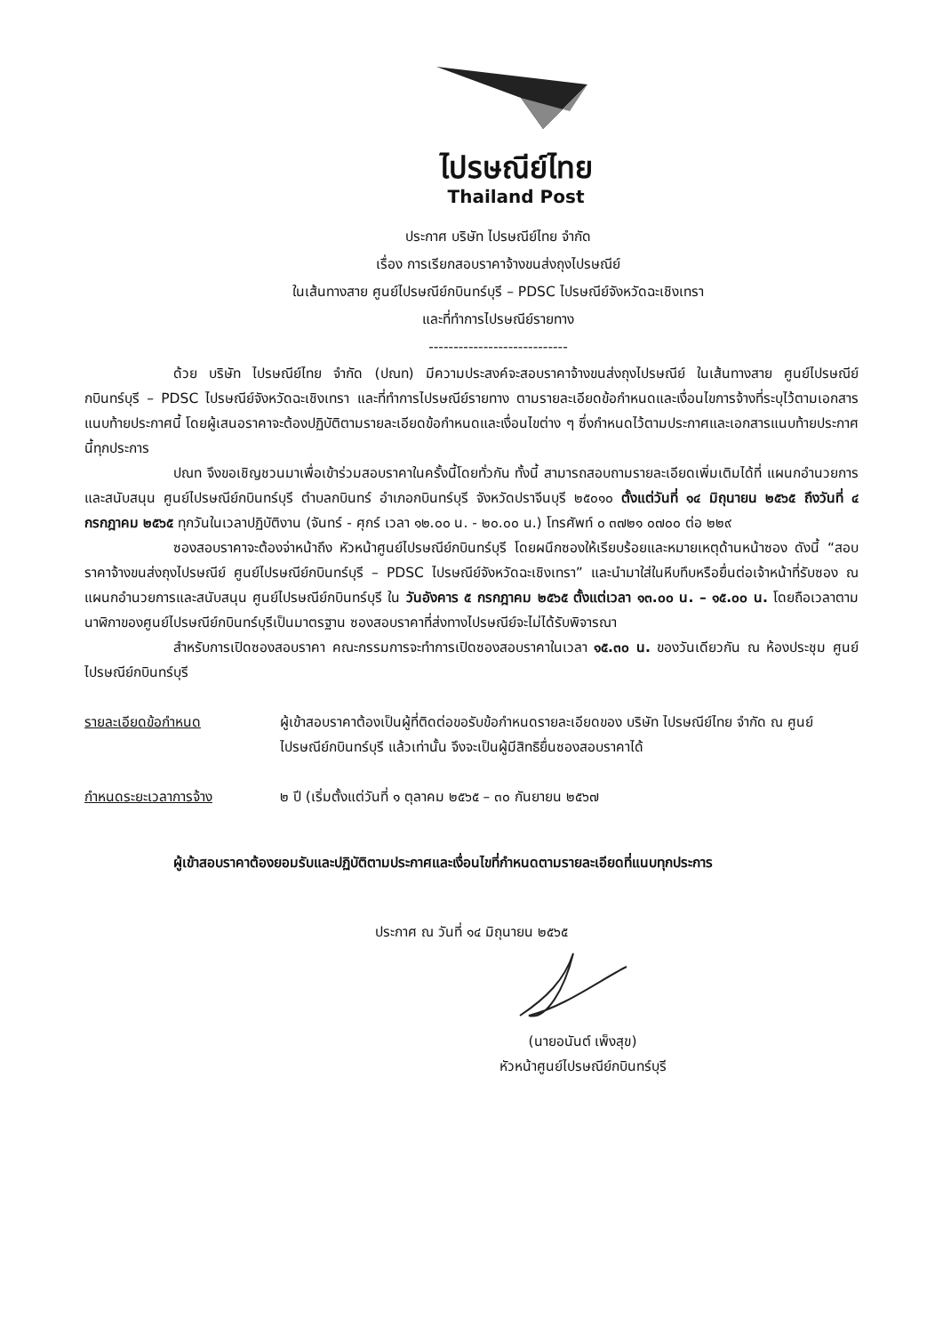ไปรษณีย์ไทย
Thailand Post
ประกาศ บริษัท ไปรษณีย์ไทย จำกัด
เรื่อง การเรียกสอบราคาจ้างขนส่งถุงไปรษณีย์
ในเส้นทางสาย ศูนย์ไปรษณีย์กบินทร์บุรี – PDSC ไปรษณีย์จังหวัดฉะเชิงเทรา
และที่ทำการไปรษณีย์รายทาง
----------------------------
ด้วย บริษัท ไปรษณีย์ไทย จำกัด (ปณท) มีความประสงค์จะสอบราคาจ้างขนส่งถุงไปรษณีย์ ในเส้นทางสาย ศูนย์ไปรษณีย์กบินทร์บุรี – PDSC ไปรษณีย์จังหวัดฉะเชิงเทรา และที่ทำการไปรษณีย์รายทาง ตามรายละเอียดข้อกำหนดและเงื่อนไขการจ้างที่ระบุไว้ตามเอกสารแนบท้ายประกาศนี้ โดยผู้เสนอราคาจะต้องปฏิบัติตามรายละเอียดข้อกำหนดและเงื่อนไขต่าง ๆ ซึ่งกำหนดไว้ตามประกาศและเอกสารแนบท้ายประกาศนี้ทุกประการ
ปณท จึงขอเชิญชวนมาเพื่อเข้าร่วมสอบราคาในครั้งนี้โดยทั่วกัน ทั้งนี้ สามารถสอบถามรายละเอียดเพิ่มเติมได้ที่ แผนกอำนวยการและสนับสนุน ศูนย์ไปรษณีย์กบินทร์บุรี ตำบลกบินทร์ อำเภอกบินทร์บุรี จังหวัดปราจีนบุรี ๒๕๐๑๐ ตั้งแต่วันที่ ๑๔ มิถุนายน ๒๕๖๕ ถึงวันที่ ๔ กรกฎาคม ๒๕๖๕ ทุกวันในเวลาปฏิบัติงาน (จันทร์ - ศุกร์ เวลา ๑๒.๐๐ น. - ๒๐.๐๐ น.) โทรศัพท์ ๐ ๓๗๒๑ ๐๗๐๐ ต่อ ๒๒๙
ซองสอบราคาจะต้องจ่าหน้าถึง หัวหน้าศูนย์ไปรษณีย์กบินทร์บุรี โดยผนึกซองให้เรียบร้อยและหมายเหตุด้านหน้าซอง ดังนี้ “สอบราคาจ้างขนส่งถุงไปรษณีย์ ศูนย์ไปรษณีย์กบินทร์บุรี – PDSC ไปรษณีย์จังหวัดฉะเชิงเทรา” และนำมาใส่ในหีบทึบหรือยื่นต่อเจ้าหน้าที่รับซอง ณ แผนกอำนวยการและสนับสนุน ศูนย์ไปรษณีย์กบินทร์บุรี ใน วันอังคาร ๕ กรกฎาคม ๒๕๖๕ ตั้งแต่เวลา ๑๓.๐๐ น. – ๑๕.๐๐ น. โดยถือเวลาตามนาฬิกาของศูนย์ไปรษณีย์กบินทร์บุรีเป็นมาตรฐาน ซองสอบราคาที่ส่งทางไปรษณีย์จะไม่ได้รับพิจารณา
สำหรับการเปิดซองสอบราคา คณะกรรมการจะทำการเปิดซองสอบราคาในเวลา ๑๕.๓๐ น. ของวันเดียวกัน ณ ห้องประชุม ศูนย์ไปรษณีย์กบินทร์บุรี
รายละเอียดข้อกำหนด ผู้เข้าสอบราคาต้องเป็นผู้ที่ติดต่อขอรับข้อกำหนดรายละเอียดของ บริษัท ไปรษณีย์ไทย จำกัด ณ ศูนย์ไปรษณีย์กบินทร์บุรี แล้วเท่านั้น จึงจะเป็นผู้มีสิทธิยื่นซองสอบราคาได้
กำหนดระยะเวลาการจ้าง ๒ ปี (เริ่มตั้งแต่วันที่ ๑ ตุลาคม ๒๕๖๕ – ๓๐ กันยายน ๒๕๖๗
ผู้เข้าสอบราคาต้องยอมรับและปฏิบัติตามประกาศและเงื่อนไขที่กำหนดตามรายละเอียดที่แนบทุกประการ
ประกาศ ณ วันที่ ๑๔ มิถุนายน ๒๕๖๕
(นายอนันต์ เพ็งสุข)
หัวหน้าศูนย์ไปรษณีย์กบินทร์บุรี